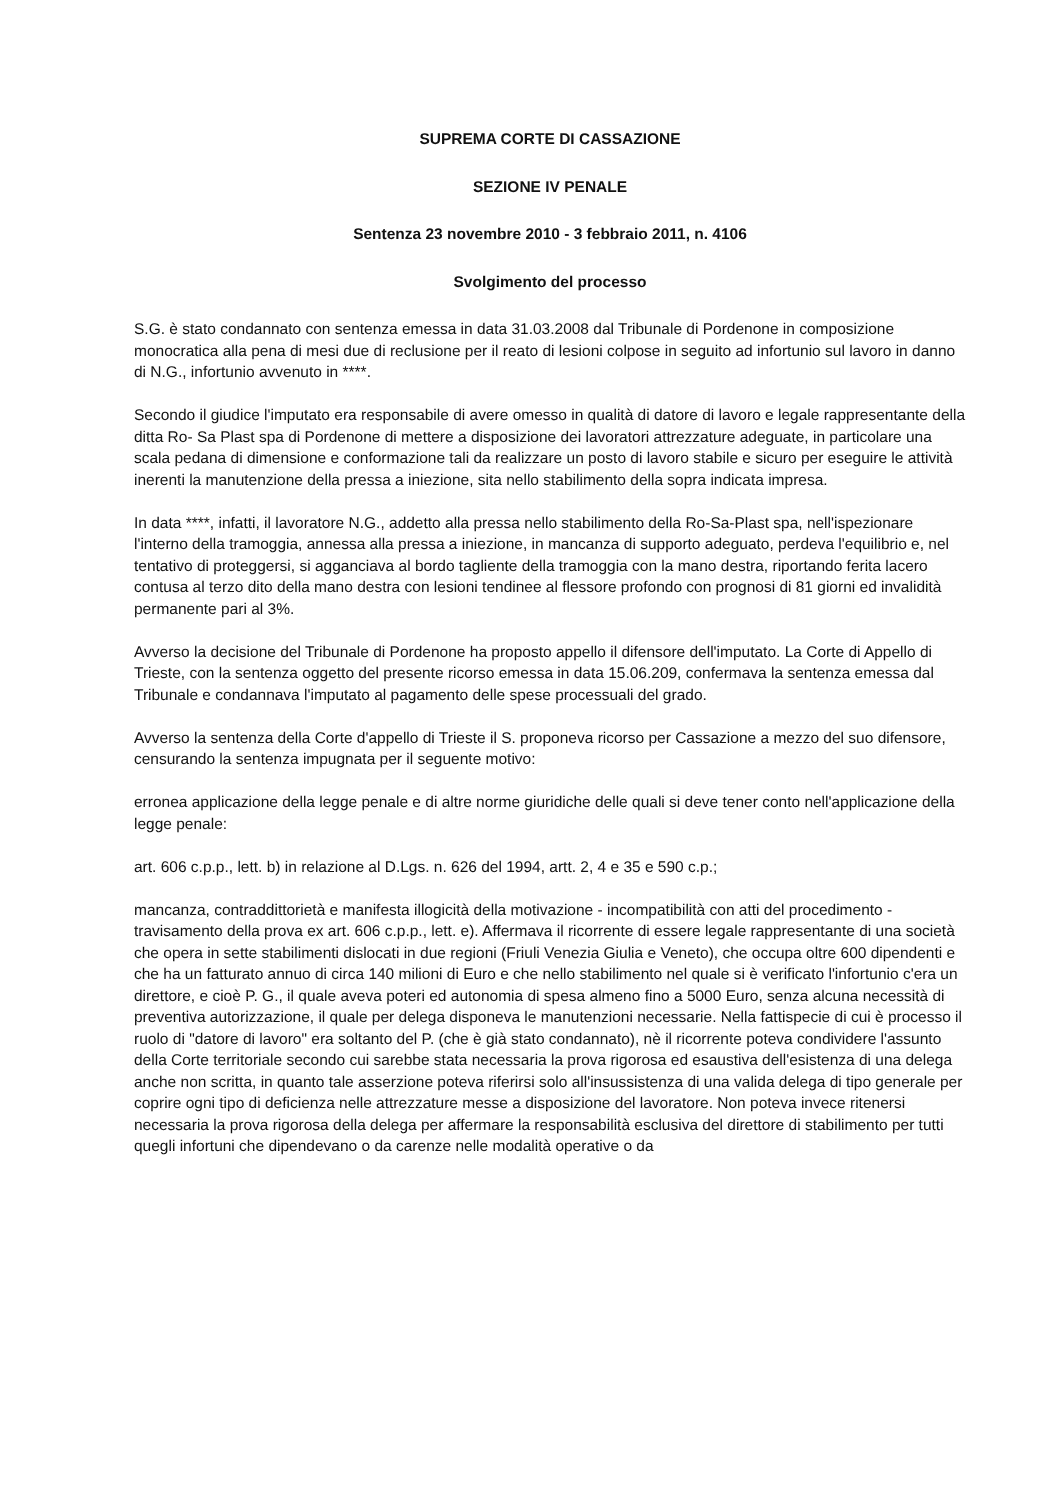SUPREMA CORTE DI CASSAZIONE
SEZIONE IV PENALE
Sentenza 23 novembre 2010 - 3 febbraio 2011, n. 4106
Svolgimento del processo
S.G. è stato condannato con sentenza emessa in data 31.03.2008 dal Tribunale di Pordenone in composizione monocratica alla pena di mesi due di reclusione per il reato di lesioni colpose in seguito ad infortunio sul lavoro in danno di N.G., infortunio avvenuto in ****.
Secondo il giudice l'imputato era responsabile di avere omesso in qualità di datore di lavoro e legale rappresentante della ditta Ro- Sa Plast spa di Pordenone di mettere a disposizione dei lavoratori attrezzature adeguate, in particolare una scala pedana di dimensione e conformazione tali da realizzare un posto di lavoro stabile e sicuro per eseguire le attività inerenti la manutenzione della pressa a iniezione, sita nello stabilimento della sopra indicata impresa.
In data ****, infatti, il lavoratore N.G., addetto alla pressa nello stabilimento della Ro-Sa-Plast spa, nell'ispezionare l'interno della tramoggia, annessa alla pressa a iniezione, in mancanza di supporto adeguato, perdeva l'equilibrio e, nel tentativo di proteggersi, si agganciava al bordo tagliente della tramoggia con la mano destra, riportando ferita lacero contusa al terzo dito della mano destra con lesioni tendinee al flessore profondo con prognosi di 81 giorni ed invalidità permanente pari al 3%.
Avverso la decisione del Tribunale di Pordenone ha proposto appello il difensore dell'imputato. La Corte di Appello di Trieste, con la sentenza oggetto del presente ricorso emessa in data 15.06.209, confermava la sentenza emessa dal Tribunale e condannava l'imputato al pagamento delle spese processuali del grado.
Avverso la sentenza della Corte d'appello di Trieste il S. proponeva ricorso per Cassazione a mezzo del suo difensore, censurando la sentenza impugnata per il seguente motivo:
erronea applicazione della legge penale e di altre norme giuridiche delle quali si deve tener conto nell'applicazione della legge penale:
art. 606 c.p.p., lett. b) in relazione al D.Lgs. n. 626 del 1994, artt. 2, 4 e 35 e 590 c.p.;
mancanza, contraddittorietà e manifesta illogicità della motivazione - incompatibilità con atti del procedimento - travisamento della prova ex art. 606 c.p.p., lett. e). Affermava il ricorrente di essere legale rappresentante di una società che opera in sette stabilimenti dislocati in due regioni (Friuli Venezia Giulia e Veneto), che occupa oltre 600 dipendenti e che ha un fatturato annuo di circa 140 milioni di Euro e che nello stabilimento nel quale si è verificato l'infortunio c'era un direttore, e cioè P. G., il quale aveva poteri ed autonomia di spesa almeno fino a 5000 Euro, senza alcuna necessità di preventiva autorizzazione, il quale per delega disponeva le manutenzioni necessarie. Nella fattispecie di cui è processo il ruolo di "datore di lavoro" era soltanto del P. (che è già stato condannato), nè il ricorrente poteva condividere l'assunto della Corte territoriale secondo cui sarebbe stata necessaria la prova rigorosa ed esaustiva dell'esistenza di una delega anche non scritta, in quanto tale asserzione poteva riferirsi solo all'insussistenza di una valida delega di tipo generale per coprire ogni tipo di deficienza nelle attrezzature messe a disposizione del lavoratore. Non poteva invece ritenersi necessaria la prova rigorosa della delega per affermare la responsabilità esclusiva del direttore di stabilimento per tutti quegli infortuni che dipendevano o da carenze nelle modalità operative o da